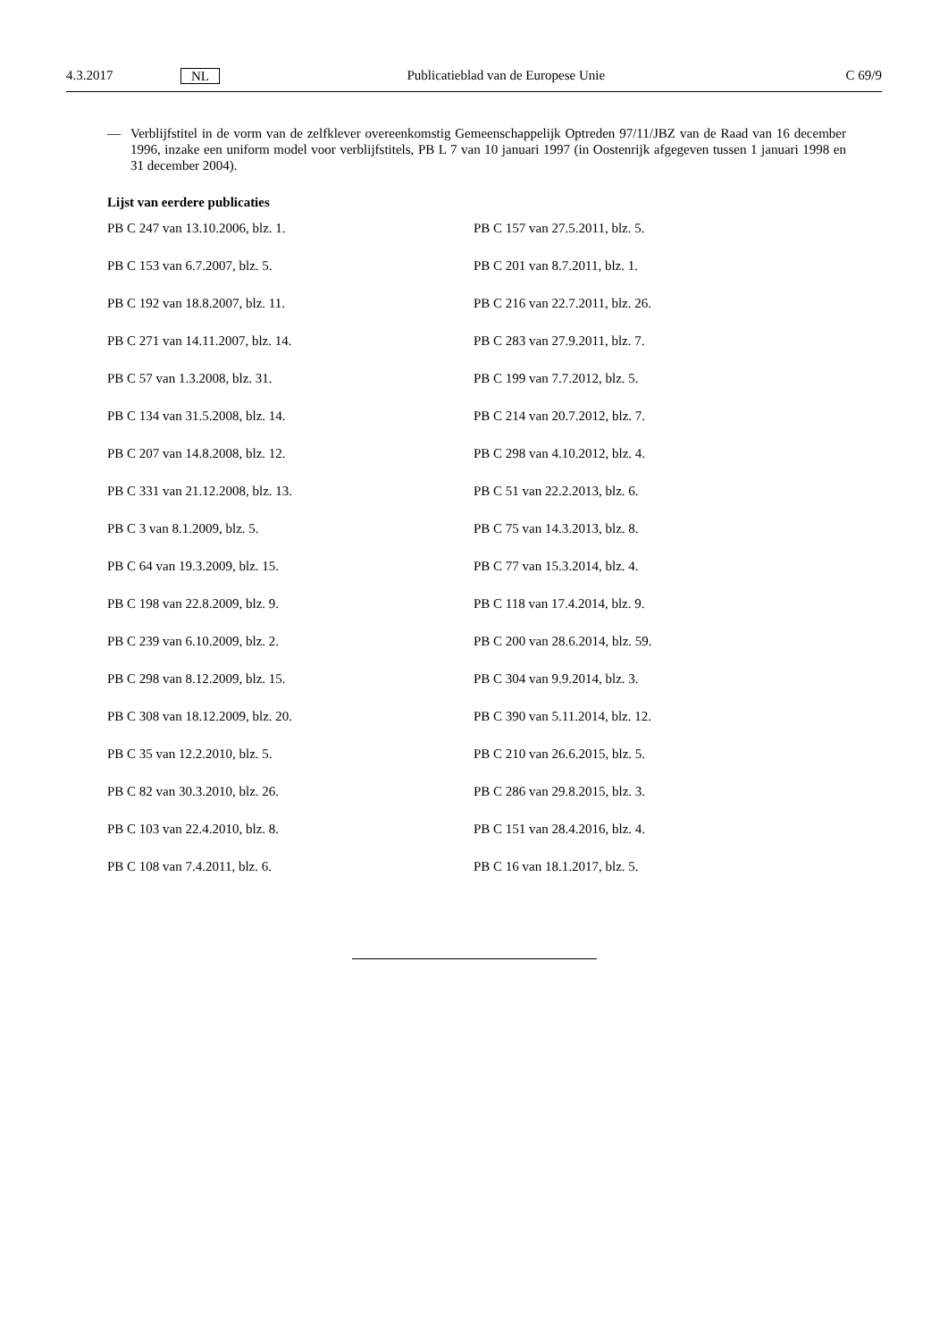4.3.2017 NL Publicatieblad van de Europese Unie C 69/9
— Verblijfstitel in de vorm van de zelfklever overeenkomstig Gemeenschappelijk Optreden 97/11/JBZ van de Raad van 16 december 1996, inzake een uniform model voor verblijfstitels, PB L 7 van 10 januari 1997 (in Oostenrijk afgegeven tussen 1 januari 1998 en 31 december 2004).
Lijst van eerdere publicaties
PB C 247 van 13.10.2006, blz. 1.
PB C 157 van 27.5.2011, blz. 5.
PB C 153 van 6.7.2007, blz. 5.
PB C 201 van 8.7.2011, blz. 1.
PB C 192 van 18.8.2007, blz. 11.
PB C 216 van 22.7.2011, blz. 26.
PB C 271 van 14.11.2007, blz. 14.
PB C 283 van 27.9.2011, blz. 7.
PB C 57 van 1.3.2008, blz. 31.
PB C 199 van 7.7.2012, blz. 5.
PB C 134 van 31.5.2008, blz. 14.
PB C 214 van 20.7.2012, blz. 7.
PB C 207 van 14.8.2008, blz. 12.
PB C 298 van 4.10.2012, blz. 4.
PB C 331 van 21.12.2008, blz. 13.
PB C 51 van 22.2.2013, blz. 6.
PB C 3 van 8.1.2009, blz. 5.
PB C 75 van 14.3.2013, blz. 8.
PB C 64 van 19.3.2009, blz. 15.
PB C 77 van 15.3.2014, blz. 4.
PB C 198 van 22.8.2009, blz. 9.
PB C 118 van 17.4.2014, blz. 9.
PB C 239 van 6.10.2009, blz. 2.
PB C 200 van 28.6.2014, blz. 59.
PB C 298 van 8.12.2009, blz. 15.
PB C 304 van 9.9.2014, blz. 3.
PB C 308 van 18.12.2009, blz. 20.
PB C 390 van 5.11.2014, blz. 12.
PB C 35 van 12.2.2010, blz. 5.
PB C 210 van 26.6.2015, blz. 5.
PB C 82 van 30.3.2010, blz. 26.
PB C 286 van 29.8.2015, blz. 3.
PB C 103 van 22.4.2010, blz. 8.
PB C 151 van 28.4.2016, blz. 4.
PB C 108 van 7.4.2011, blz. 6.
PB C 16 van 18.1.2017, blz. 5.